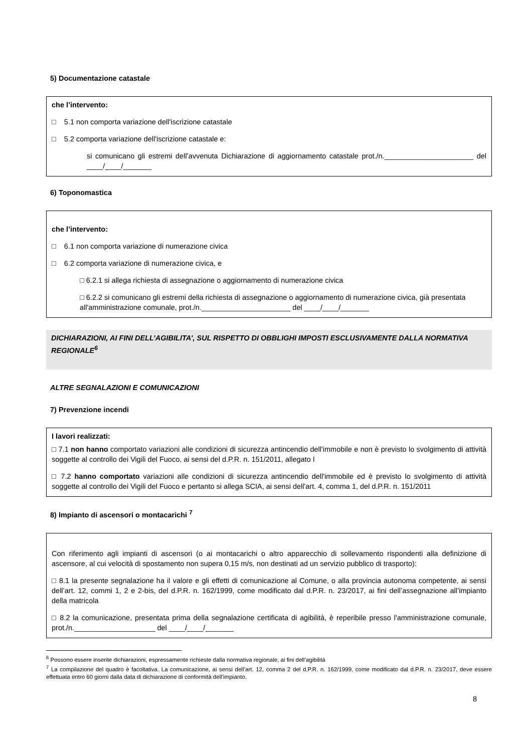5) Documentazione catastale
che l’intervento:
□ 5.1 non comporta variazione dell'iscrizione catastale
□ 5.2 comporta variazione dell'iscrizione catastale e:
si comunicano gli estremi dell’avvenuta Dichiarazione di aggiornamento catastale prot./n.______________________ del ____/____/_______
6) Toponomastica
che l’intervento:
□ 6.1 non comporta variazione di numerazione civica
□ 6.2 comporta variazione di numerazione civica, e
□ 6.2.1 si allega richiesta di assegnazione o aggiornamento di numerazione civica
□ 6.2.2 si comunicano gli estremi della richiesta di assegnazione o aggiornamento di numerazione civica, già presentata all'amministrazione comunale, prot./n.______________________ del ____/____/_______
DICHIARAZIONI, AI FINI DELL’AGIBILITA’, SUL RISPETTO DI OBBLIGHI IMPOSTI ESCLUSIVAMENTE DALLA NORMATIVA REGIONALE<sup>6</sup>
ALTRE SEGNALAZIONI E COMUNICAZIONI
7) Prevenzione incendi
I lavori realizzati:
□ 7.1 non hanno comportato variazioni alle condizioni di sicurezza antincendio dell'immobile e non è previsto lo svolgimento di attività soggette al controllo dei Vigili del Fuoco, ai sensi del d.P.R. n. 151/2011, allegato I
□ 7.2 hanno comportato variazioni alle condizioni di sicurezza antincendio dell'immobile ed è previsto lo svolgimento di attività soggette al controllo dei Vigili del Fuoco e pertanto si allega SCIA, ai sensi dell'art. 4, comma 1, del d.P.R. n. 151/2011
8) Impianto di ascensori o montacarichi <sup>7</sup>
Con riferimento agli impianti di ascensori (o ai montacarichi o altro apparecchio di sollevamento rispondenti alla definizione di ascensore, al cui velocità di spostamento non supera 0,15 m/s, non destinati ad un servizio pubblico di trasporto):
□ 8.1 la presente segnalazione ha il valore e gli effetti di comunicazione al Comune, o alla provincia autonoma competente, ai sensi dell’art. 12, commi 1, 2 e 2-bis, del d.P.R. n. 162/1999, come modificato dal d.P.R. n. 23/2017, ai fini dell’assegnazione all’impianto della matricola
□ 8.2 la comunicazione, presentata prima della segnalazione certificata di agibilità, è reperibile presso l'amministrazione comunale, prot./n.____________________ del ____/____/_______
<sup>6</sup> Possono essere inserite dichiarazioni, espressamente richieste dalla normativa regionale, ai fini dell’agibilità
<sup>7</sup> La compilazione del quadro è facoltativa. La comunicazione, ai sensi dell’art. 12, comma 2 del d.P.R. n. 162/1999, come modificato dal d.P.R. n. 23/2017, deve essere effettuata entro 60 giorni dalla data di dichiarazione di conformità dell’impianto.
8